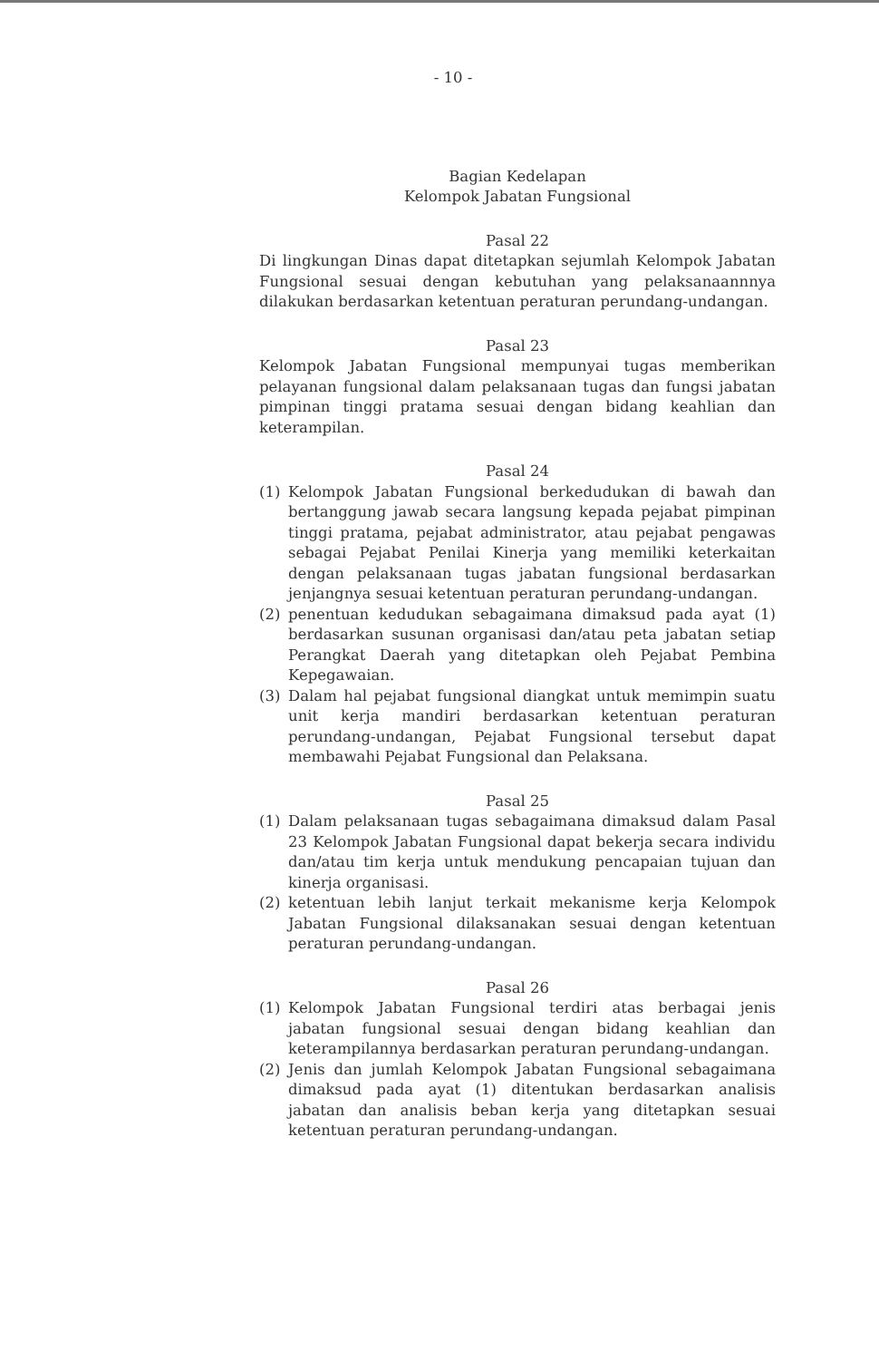- 10 -
Bagian Kedelapan
Kelompok Jabatan Fungsional
Pasal 22
Di lingkungan Dinas dapat ditetapkan sejumlah Kelompok Jabatan Fungsional sesuai dengan kebutuhan yang pelaksanaannnya dilakukan berdasarkan ketentuan peraturan perundang-undangan.
Pasal 23
Kelompok Jabatan Fungsional mempunyai tugas memberikan pelayanan fungsional dalam pelaksanaan tugas dan fungsi jabatan pimpinan tinggi pratama sesuai dengan bidang keahlian dan keterampilan.
Pasal 24
(1) Kelompok Jabatan Fungsional berkedudukan di bawah dan bertanggung jawab secara langsung kepada pejabat pimpinan tinggi pratama, pejabat administrator, atau pejabat pengawas sebagai Pejabat Penilai Kinerja yang memiliki keterkaitan dengan pelaksanaan tugas jabatan fungsional berdasarkan jenjangnya sesuai ketentuan peraturan perundang-undangan.
(2) penentuan kedudukan sebagaimana dimaksud pada ayat (1) berdasarkan susunan organisasi dan/atau peta jabatan setiap Perangkat Daerah yang ditetapkan oleh Pejabat Pembina Kepegawaian.
(3) Dalam hal pejabat fungsional diangkat untuk memimpin suatu unit kerja mandiri berdasarkan ketentuan peraturan perundang-undangan, Pejabat Fungsional tersebut dapat membawahi Pejabat Fungsional dan Pelaksana.
Pasal 25
(1) Dalam pelaksanaan tugas sebagaimana dimaksud dalam Pasal 23 Kelompok Jabatan Fungsional dapat bekerja secara individu dan/atau tim kerja untuk mendukung pencapaian tujuan dan kinerja organisasi.
(2) ketentuan lebih lanjut terkait mekanisme kerja Kelompok Jabatan Fungsional dilaksanakan sesuai dengan ketentuan peraturan perundang-undangan.
Pasal 26
(1) Kelompok Jabatan Fungsional terdiri atas berbagai jenis jabatan fungsional sesuai dengan bidang keahlian dan keterampilannya berdasarkan peraturan perundang-undangan.
(2) Jenis dan jumlah Kelompok Jabatan Fungsional sebagaimana dimaksud pada ayat (1) ditentukan berdasarkan analisis jabatan dan analisis beban kerja yang ditetapkan sesuai ketentuan peraturan perundang-undangan.